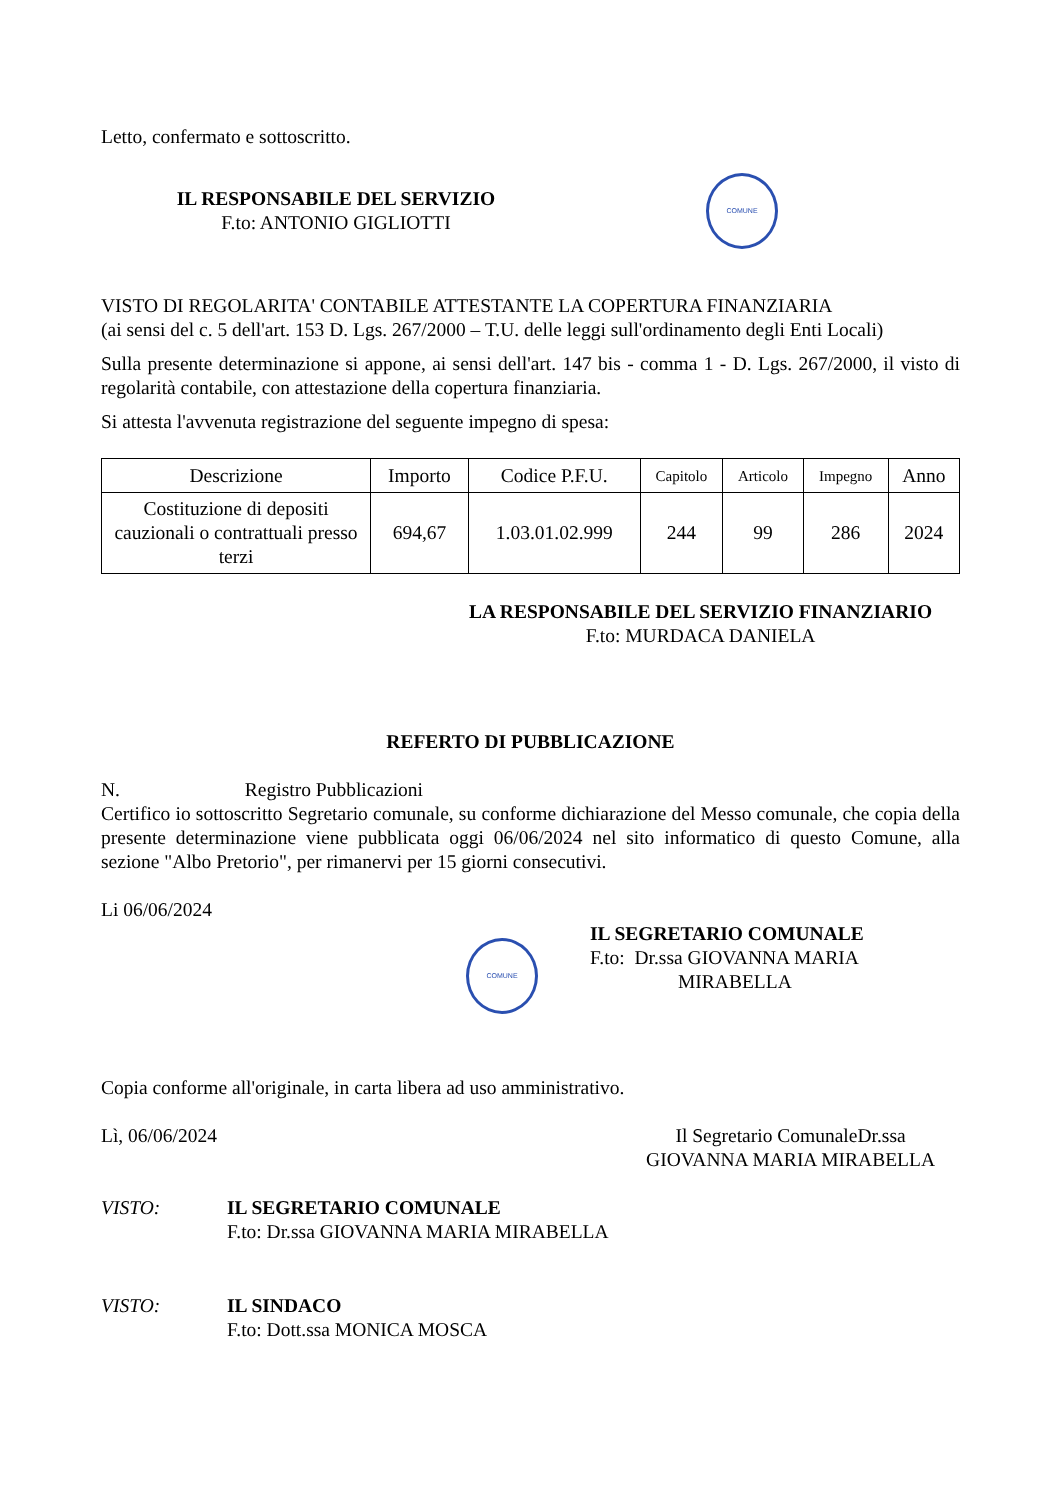Letto, confermato e sottoscritto.
IL RESPONSABILE DEL SERVIZIO
F.to: ANTONIO GIGLIOTTI
COMUNE
VISTO DI REGOLARITA' CONTABILE ATTESTANTE LA COPERTURA FINANZIARIA
(ai sensi del c. 5 dell'art. 153 D. Lgs. 267/2000 – T.U. delle leggi sull'ordinamento degli Enti Locali)
Sulla presente determinazione si appone, ai sensi dell'art. 147 bis - comma 1 - D. Lgs. 267/2000, il visto di regolarità contabile, con attestazione della copertura finanziaria.
Si attesta l'avvenuta registrazione del seguente impegno di spesa:
| Descrizione | Importo | Codice P.F.U. | Capitolo | Articolo | Impegno | Anno |
| --- | --- | --- | --- | --- | --- | --- |
| Costituzione di depositi cauzionali o contrattuali presso terzi | 694,67 | 1.03.01.02.999 | 244 | 99 | 286 | 2024 |
LA RESPONSABILE DEL SERVIZIO FINANZIARIO
F.to: MURDACA DANIELA
REFERTO DI PUBBLICAZIONE
N. Registro Pubblicazioni
Certifico io sottoscritto Segretario comunale, su conforme dichiarazione del Messo comunale, che copia della presente determinazione viene pubblicata oggi 06/06/2024 nel sito informatico di questo Comune, alla sezione "Albo Pretorio", per rimanervi per 15 giorni consecutivi.
Li 06/06/2024
COMUNE
IL SEGRETARIO COMUNALE
F.to: Dr.ssa GIOVANNA MARIA
MIRABELLA
Copia conforme all'originale, in carta libera ad uso amministrativo.
Lì, 06/06/2024 Il Segretario ComunaleDr.ssa
GIOVANNA MARIA MIRABELLA
VISTO: IL SEGRETARIO COMUNALE
F.to: Dr.ssa GIOVANNA MARIA MIRABELLA
VISTO: IL SINDACO
F.to: Dott.ssa MONICA MOSCA